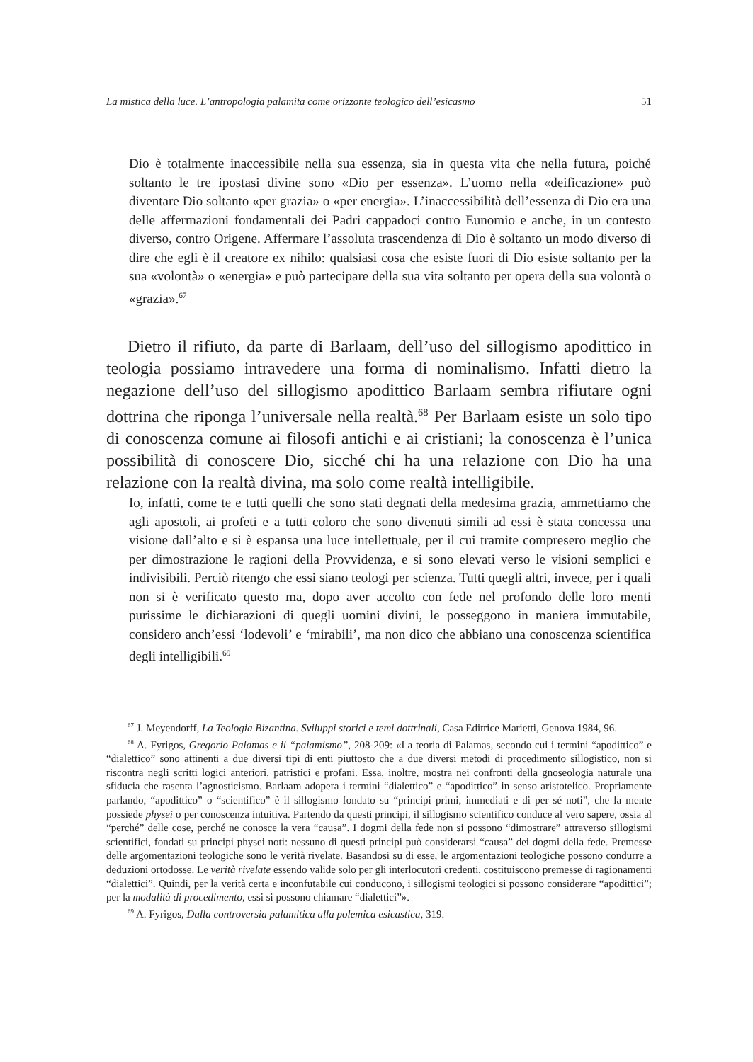La mistica della luce. L’antropologia palamita come orizzonte teologico dell’esicasmo 51
Dio è totalmente inaccessibile nella sua essenza, sia in questa vita che nella futura, poiché soltanto le tre ipostasi divine sono «Dio per essenza». L’uomo nella «deificazione» può diventare Dio soltanto «per grazia» o «per energia». L’inaccessibilità dell’essenza di Dio era una delle affermazioni fondamentali dei Padri cappadoci contro Eunomio e anche, in un contesto diverso, contro Origene. Affermare l’assoluta trascendenza di Dio è soltanto un modo diverso di dire che egli è il creatore ex nihilo: qualsiasi cosa che esiste fuori di Dio esiste soltanto per la sua «volontà» o «energia» e può partecipare della sua vita soltanto per opera della sua volontà o «grazia».<sup>67</sup>
Dietro il rifiuto, da parte di Barlaam, dell’uso del sillogismo apodittico in teologia possiamo intravedere una forma di nominalismo. Infatti dietro la negazione dell’uso del sillogismo apodittico Barlaam sembra rifiutare ogni dottrina che riponga l’universale nella realtà.<sup>68</sup> Per Barlaam esiste un solo tipo di conoscenza comune ai filosofi antichi e ai cristiani; la conoscenza è l’unica possibilità di conoscere Dio, sicché chi ha una relazione con Dio ha una relazione con la realtà divina, ma solo come realtà intelligibile.
Io, infatti, come te e tutti quelli che sono stati degnati della medesima grazia, ammettiamo che agli apostoli, ai profeti e a tutti coloro che sono divenuti simili ad essi è stata concessa una visione dall’alto e si è espansa una luce intellettuale, per il cui tramite compresero meglio che per dimostrazione le ragioni della Provvidenza, e si sono elevati verso le visioni semplici e indivisibili. Perciò ritengo che essi siano teologi per scienza. Tutti quegli altri, invece, per i quali non si è verificato questo ma, dopo aver accolto con fede nel profondo delle loro menti purissime le dichiarazioni di quegli uomini divini, le posseggono in maniera immutabile, considero anch’essi ‘lodevoli’ e ‘mirabili’, ma non dico che abbiano una conoscenza scientifica degli intelligibili.<sup>69</sup>
<sup>67</sup> J. Meyendorff, La Teologia Bizantina. Sviluppi storici e temi dottrinali, Casa Editrice Marietti, Genova 1984, 96.
<sup>68</sup> A. Fyrigos, Gregorio Palamas e il “palamismo”, 208-209: «La teoria di Palamas, secondo cui i termini “apodittico” e “dialettico” sono attinenti a due diversi tipi di enti piuttosto che a due diversi metodi di procedimento sillogistico, non si riscontra negli scritti logici anteriori, patristici e profani. Essa, inoltre, mostra nei confronti della gnoseologia naturale una sfiducia che rasenta l’agnosticismo. Barlaam adopera i termini “dialettico” e “apodittico” in senso aristotelico. Propriamente parlando, “apodittico” o “scientifico” è il sillogismo fondato su “principi primi, immediati e di per sé noti”, che la mente possiede physei o per conoscenza intuitiva. Partendo da questi principi, il sillogismo scientifico conduce al vero sapere, ossia al “perché” delle cose, perché ne conosce la vera “causa”. I dogmi della fede non si possono “dimostrare” attraverso sillogismi scientifici, fondati su principi physei noti: nessuno di questi principi può considerarsi “causa” dei dogmi della fede. Premesse delle argomentazioni teologiche sono le verità rivelate. Basandosi su di esse, le argomentazioni teologiche possono condurre a deduzioni ortodosse. Le verità rivelate essendo valide solo per gli interlocutori credenti, costituiscono premesse di ragionamenti “dialettici”. Quindi, per la verità certa e inconfutabile cui conducono, i sillogismi teologici si possono considerare “apodittici”; per la modalità di procedimento, essi si possono chiamare “dialettici”».
<sup>69</sup> A. Fyrigos, Dalla controversia palamitica alla polemica esicastica, 319.